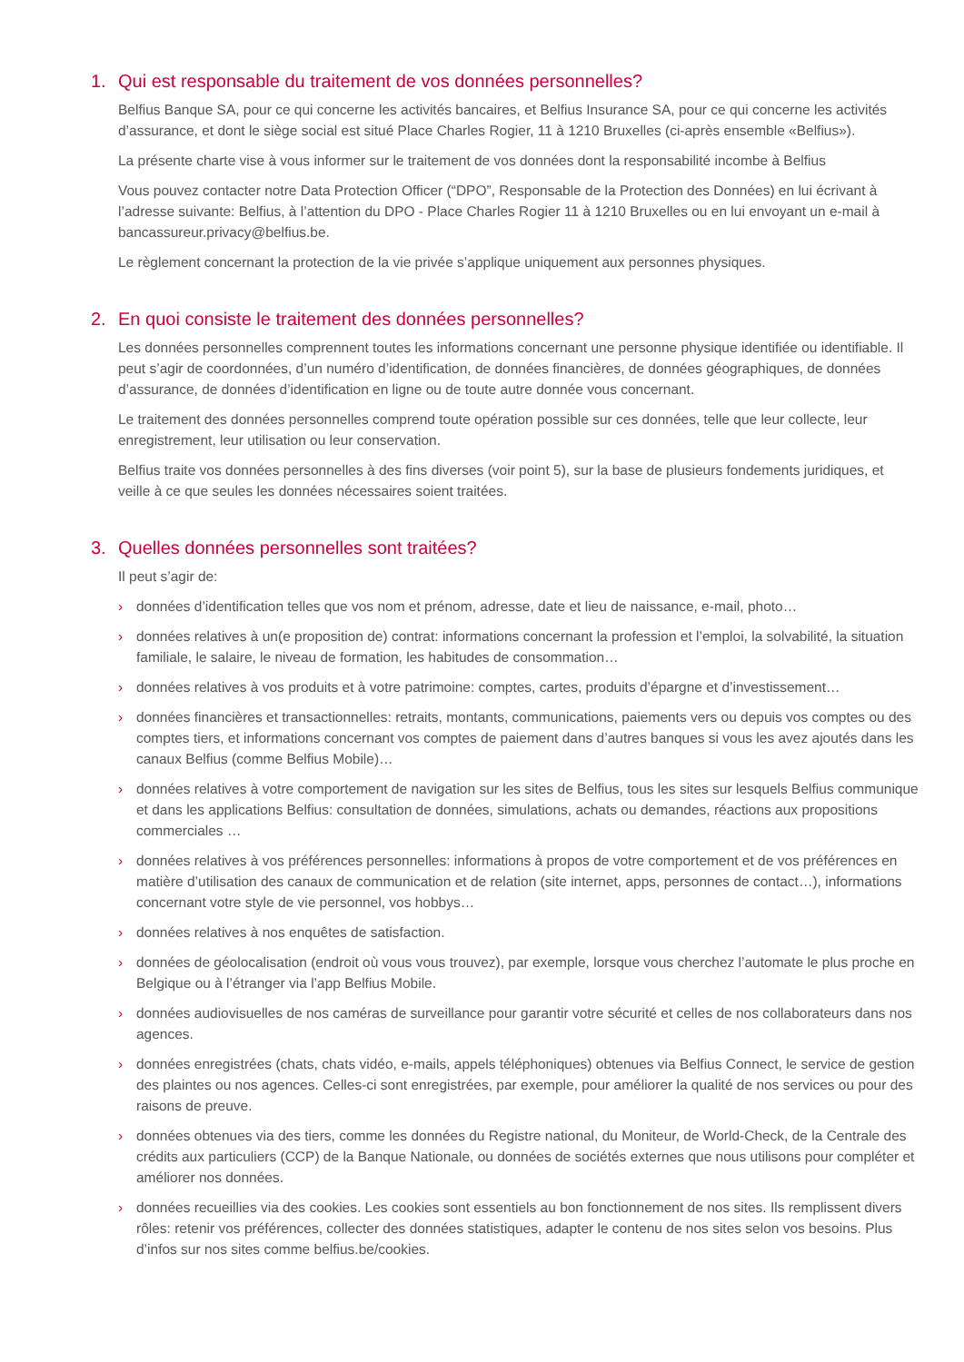1. Qui est responsable du traitement de vos données personnelles?
Belfius Banque SA, pour ce qui concerne les activités bancaires, et Belfius Insurance SA, pour ce qui concerne les activités d’assurance, et dont le siège social est situé Place Charles Rogier, 11 à 1210 Bruxelles (ci-après ensemble «Belfius»).
La présente charte vise à vous informer sur le traitement de vos données dont la responsabilité incombe à Belfius
Vous pouvez contacter notre Data Protection Officer (“DPO”, Responsable de la Protection des Données) en lui écrivant à l’adresse suivante: Belfius, à l’attention du DPO - Place Charles Rogier 11 à 1210 Bruxelles ou en lui envoyant un e-mail à bancassureur.privacy@belfius.be.
Le règlement concernant la protection de la vie privée s’applique uniquement aux personnes physiques.
2. En quoi consiste le traitement des données personnelles?
Les données personnelles comprennent toutes les informations concernant une personne physique identifiée ou identifiable. Il peut s’agir de coordonnées, d’un numéro d’identification, de données financières, de données géographiques, de données d’assurance, de données d’identification en ligne ou de toute autre donnée vous concernant.
Le traitement des données personnelles comprend toute opération possible sur ces données, telle que leur collecte, leur enregistrement, leur utilisation ou leur conservation.
Belfius traite vos données personnelles à des fins diverses (voir point 5), sur la base de plusieurs fondements juridiques, et veille à ce que seules les données nécessaires soient traitées.
3. Quelles données personnelles sont traitées?
Il peut s’agir de:
› données d’identification telles que vos nom et prénom, adresse, date et lieu de naissance, e-mail, photo…
› données relatives à un(e proposition de) contrat: informations concernant la profession et l’emploi, la solvabilité, la situation familiale, le salaire, le niveau de formation, les habitudes de consommation…
› données relatives à vos produits et à votre patrimoine: comptes, cartes, produits d’épargne et d’investissement…
› données financières et transactionnelles: retraits, montants, communications, paiements vers ou depuis vos comptes ou des comptes tiers, et informations concernant vos comptes de paiement dans d’autres banques si vous les avez ajoutés dans les canaux Belfius (comme Belfius Mobile)…
› données relatives à votre comportement de navigation sur les sites de Belfius, tous les sites sur lesquels Belfius communique et dans les applications Belfius: consultation de données, simulations, achats ou demandes, réactions aux propositions commerciales …
› données relatives à vos préférences personnelles: informations à propos de votre comportement et de vos préférences en matière d’utilisation des canaux de communication et de relation (site internet, apps, personnes de contact…), informations concernant votre style de vie personnel, vos hobbys…
› données relatives à nos enquêtes de satisfaction.
› données de géolocalisation (endroit où vous vous trouvez), par exemple, lorsque vous cherchez l’automate le plus proche en Belgique ou à l’étranger via l’app Belfius Mobile.
› données audiovisuelles de nos caméras de surveillance pour garantir votre sécurité et celles de nos collaborateurs dans nos agences.
› données enregistrées (chats, chats vidéo, e-mails, appels téléphoniques) obtenues via Belfius Connect, le service de gestion des plaintes ou nos agences. Celles-ci sont enregistrées, par exemple, pour améliorer la qualité de nos services ou pour des raisons de preuve.
› données obtenues via des tiers, comme les données du Registre national, du Moniteur, de World-Check, de la Centrale des crédits aux particuliers (CCP) de la Banque Nationale, ou données de sociétés externes que nous utilisons pour compléter et améliorer nos données.
› données recueillies via des cookies. Les cookies sont essentiels au bon fonctionnement de nos sites. Ils remplissent divers rôles: retenir vos préférences, collecter des données statistiques, adapter le contenu de nos sites selon vos besoins. Plus d’infos sur nos sites comme belfius.be/cookies.